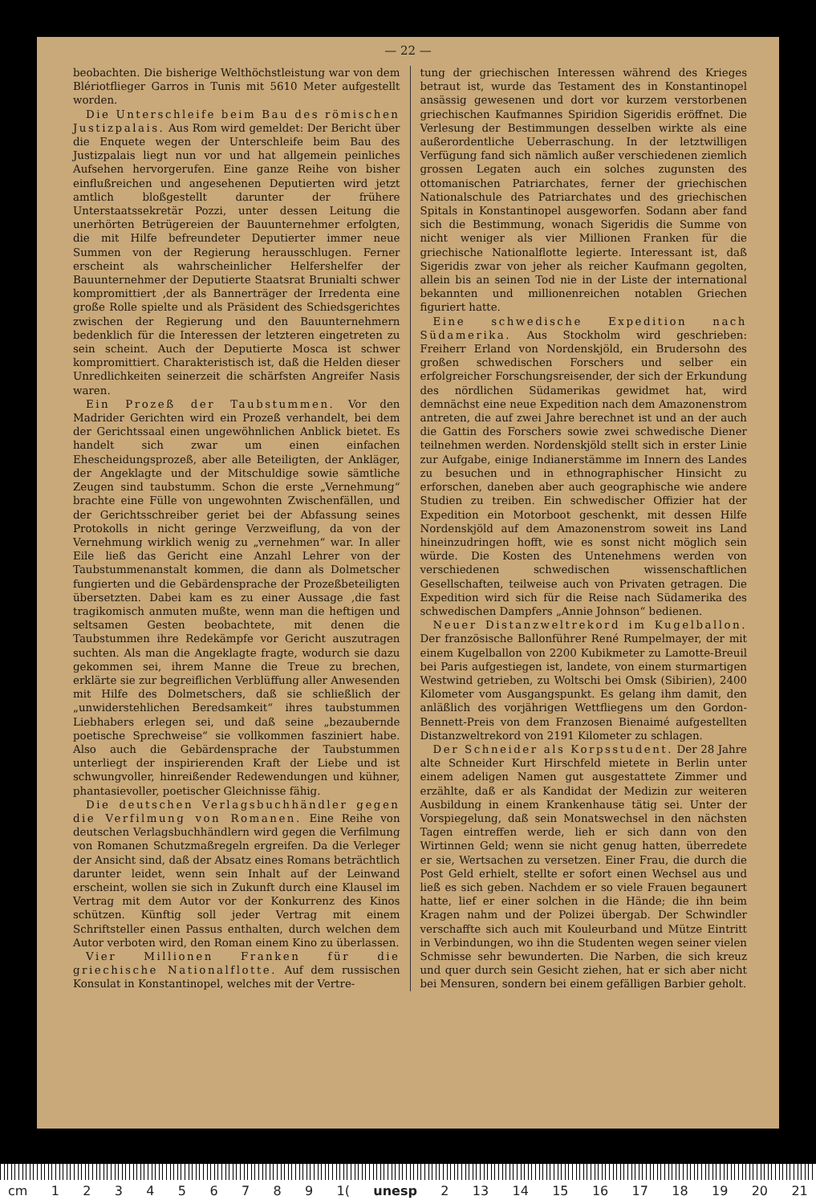— 22 —
beobachten. Die bisherige Welthöchstleistung war von dem Blériotflieger Garros in Tunis mit 5610 Meter aufgestellt worden.
Die Unterschleife beim Bau des römischen Justizpalais. Aus Rom wird gemeldet: Der Bericht über die Enquete wegen der Unterschleife beim Bau des Justizpalais liegt nun vor und hat allgemein peinliches Aufsehen hervorgerufen. Eine ganze Reihe von bisher einflußreichen und angesehenen Deputierten wird jetzt amtlich bloßgestellt darunter der frühere Unterstaatssekretär Pozzi, unter dessen Leitung die unerhörten Betrügereien der Bauunternehmer erfolgten, die mit Hilfe befreundeter Deputierter immer neue Summen von der Regierung herausschlugen. Ferner erscheint als wahrscheinlicher Helfershelfer der Bauunternehmer der Deputierte Staatsrat Brunialti schwer kompromittiert ,der als Bannerträger der Irredenta eine große Rolle spielte und als Präsident des Schiedsgerichtes zwischen der Regierung und den Bauunternehmern bedenklich für die Interessen der letzteren eingetreten zu sein scheint. Auch der Deputierte Mosca ist schwer kompromittiert. Charakteristisch ist, daß die Helden dieser Unredlichkeiten seinerzeit die schärfsten Angreifer Nasis waren.
Ein Prozeß der Taubstummen. Vor den Madrider Gerichten wird ein Prozeß verhandelt, bei dem der Gerichtssaal einen ungewöhnlichen Anblick bietet. Es handelt sich zwar um einen einfachen Ehescheidungsprozeß, aber alle Beteiligten, der Ankläger, der Angeklagte und der Mitschuldige sowie sämtliche Zeugen sind taubstumm. Schon die erste „Vernehmung“ brachte eine Fülle von ungewohnten Zwischenfällen, und der Gerichtsschreiber geriet bei der Abfassung seines Protokolls in nicht geringe Verzweiflung, da von der Vernehmung wirklich wenig zu „vernehmen“ war. In aller Eile ließ das Gericht eine Anzahl Lehrer von der Taubstummenanstalt kommen, die dann als Dolmetscher fungierten und die Gebärdensprache der Prozeßbeteiligten übersetzten. Dabei kam es zu einer Aussage ,die fast tragikomisch anmuten mußte, wenn man die heftigen und seltsamen Gesten beobachtete, mit denen die Taubstummen ihre Redekämpfe vor Gericht auszutragen suchten. Als man die Angeklagte fragte, wodurch sie dazu gekommen sei, ihrem Manne die Treue zu brechen, erklärte sie zur begreiflichen Verblüffung aller Anwesenden mit Hilfe des Dolmetschers, daß sie schließlich der „unwiderstehlichen Beredsamkeit“ ihres taubstummen Liebhabers erlegen sei, und daß seine „bezaubernde poetische Sprechweise“ sie vollkommen fasziniert habe. Also auch die Gebärdensprache der Taubstummen unterliegt der inspirierenden Kraft der Liebe und ist schwungvoller, hinreißender Redewendungen und kühner, phantasievoller, poetischer Gleichnisse fähig.
Die deutschen Verlagsbuchhändler gegen die Verfilmung von Romanen. Eine Reihe von deutschen Verlagsbuchhändlern wird gegen die Verfilmung von Romanen Schutzmaßregeln ergreifen. Da die Verleger der Ansicht sind, daß der Absatz eines Romans beträchtlich darunter leidet, wenn sein Inhalt auf der Leinwand erscheint, wollen sie sich in Zukunft durch eine Klausel im Vertrag mit dem Autor vor der Konkurrenz des Kinos schützen. Künftig soll jeder Vertrag mit einem Schriftsteller einen Passus enthalten, durch welchen dem Autor verboten wird, den Roman einem Kino zu überlassen.
Vier Millionen Franken für die griechische Nationalflotte. Auf dem russischen Konsulat in Konstantinopel, welches mit der Vertre-
tung der griechischen Interessen während des Krieges betraut ist, wurde das Testament des in Konstantinopel ansässig gewesenen und dort vor kurzem verstorbenen griechischen Kaufmannes Spiridion Sigeridis eröffnet. Die Verlesung der Bestimmungen desselben wirkte als eine außerordentliche Ueberraschung. In der letztwilligen Verfügung fand sich nämlich außer verschiedenen ziemlich grossen Legaten auch ein solches zugunsten des ottomanischen Patriarchates, ferner der griechischen Nationalschule des Patriarchates und des griechischen Spitals in Konstantinopel ausgeworfen. Sodann aber fand sich die Bestimmung, wonach Sigeridis die Summe von nicht weniger als vier Millionen Franken für die griechische Nationalflotte legierte. Interessant ist, daß Sigeridis zwar von jeher als reicher Kaufmann gegolten, allein bis an seinen Tod nie in der Liste der international bekannten und millionenreichen notablen Griechen figuriert hatte.
Eine schwedische Expedition nach Südamerika. Aus Stockholm wird geschrieben: Freiherr Erland von Nordenskjöld, ein Brudersohn des großen schwedischen Forschers und selber ein erfolgreicher Forschungsreisender, der sich der Erkundung des nördlichen Südamerikas gewidmet hat, wird demnächst eine neue Expedition nach dem Amazonenstrom antreten, die auf zwei Jahre berechnet ist und an der auch die Gattin des Forschers sowie zwei schwedische Diener teilnehmen werden. Nordenskjöld stellt sich in erster Linie zur Aufgabe, einige Indianerstämme im Innern des Landes zu besuchen und in ethnographischer Hinsicht zu erforschen, daneben aber auch geographische wie andere Studien zu treiben. Ein schwedischer Offizier hat der Expedition ein Motorboot geschenkt, mit dessen Hilfe Nordenskjöld auf dem Amazonenstrom soweit ins Land hineinzudringen hofft, wie es sonst nicht möglich sein würde. Die Kosten des Untenehmens werden von verschiedenen schwedischen wissenschaftlichen Gesellschaften, teilweise auch von Privaten getragen. Die Expedition wird sich für die Reise nach Südamerika des schwedischen Dampfers „Annie Johnson“ bedienen.
Neuer Distanzweltrekord im Kugelballon. Der französische Ballonführer René Rumpelmayer, der mit einem Kugelballon von 2200 Kubikmeter zu Lamotte-Breuil bei Paris aufgestiegen ist, landete, von einem sturmartigen Westwind getrieben, zu Woltschi bei Omsk (Sibirien), 2400 Kilometer vom Ausgangspunkt. Es gelang ihm damit, den anläßlich des vorjährigen Wettfliegens um den Gordon-Bennett-Preis von dem Franzosen Bienaimé aufgestellten Distanzweltrekord von 2191 Kilometer zu schlagen.
Der Schneider als Korpsstudent. Der 28 Jahre alte Schneider Kurt Hirschfeld mietete in Berlin unter einem adeligen Namen gut ausgestattete Zimmer und erzählte, daß er als Kandidat der Medizin zur weiteren Ausbildung in einem Krankenhause tätig sei. Unter der Vorspiegelung, daß sein Monatswechsel in den nächsten Tagen eintreffen werde, lieh er sich dann von den Wirtinnen Geld; wenn sie nicht genug hatten, überredete er sie, Wertsachen zu versetzen. Einer Frau, die durch die Post Geld erhielt, stellte er sofort einen Wechsel aus und ließ es sich geben. Nachdem er so viele Frauen begaunert hatte, lief er einer solchen in die Hände; die ihn beim Kragen nahm und der Polizei übergab. Der Schwindler verschaffte sich auch mit Kouleurband und Mütze Eintritt in Verbindungen, wo ihn die Studenten wegen seiner vielen Schmisse sehr bewunderten. Die Narben, die sich kreuz und quer durch sein Gesicht ziehen, hat er sich aber nicht bei Mensuren, sondern bei einem gefälligen Barbier geholt.
cm 123456789 1(unesp 2 13 14 15 16 17 18 19 20 21